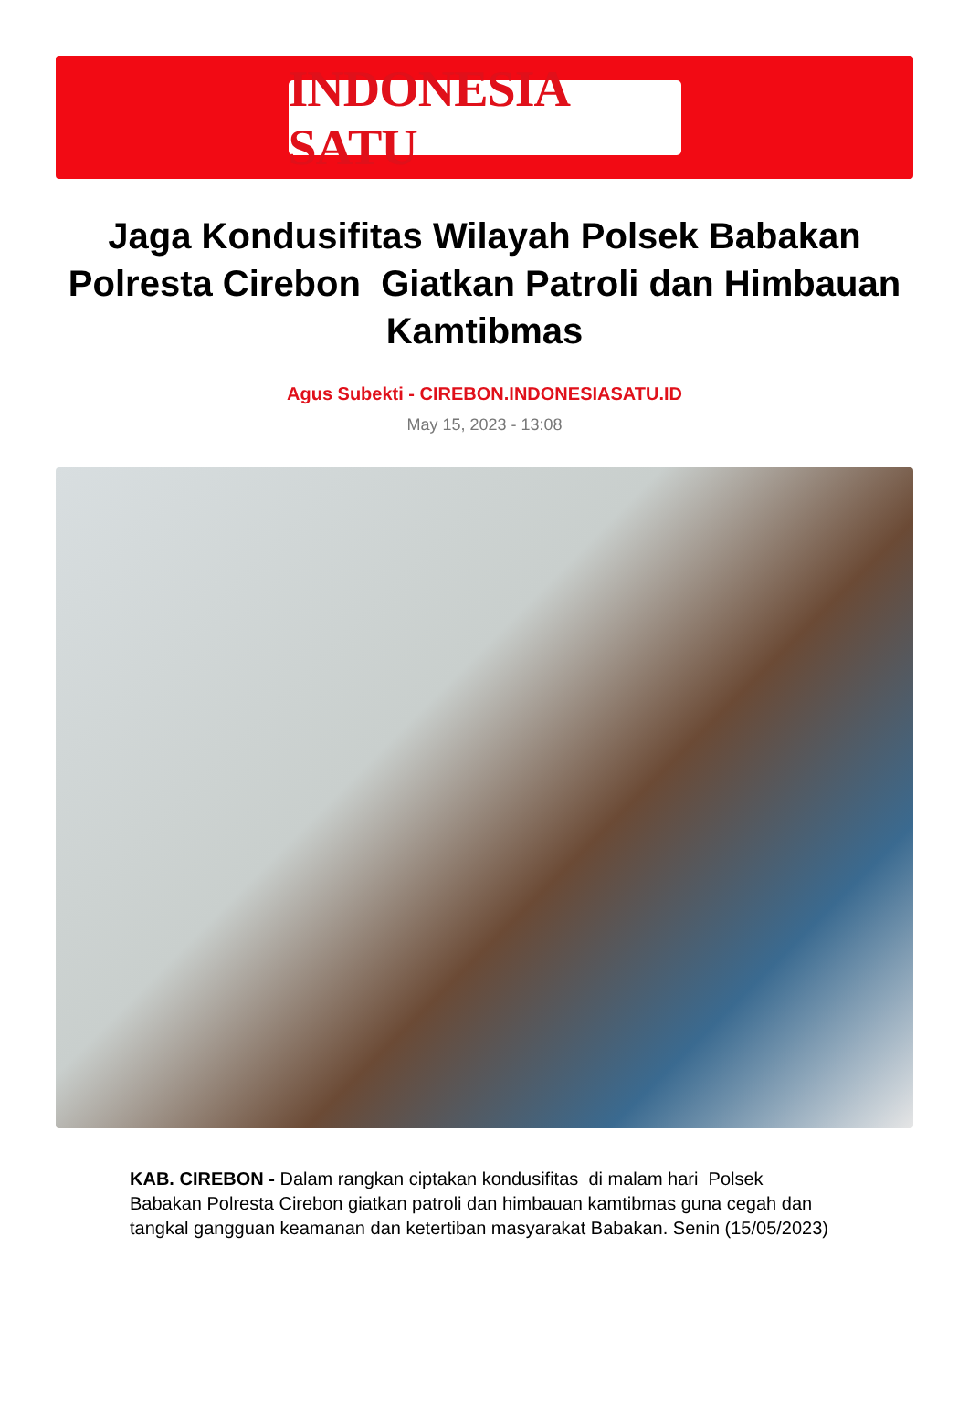INDONESIA SATU
Jaga Kondusifitas Wilayah Polsek Babakan Polresta Cirebon Giatkan Patroli dan Himbauan Kamtibmas
Agus Subekti - CIREBON.INDONESIASATU.ID
May 15, 2023 - 13:08
KAB. CIREBON - Dalam rangkan ciptakan kondusifitas di malam hari Polsek Babakan Polresta Cirebon giatkan patroli dan himbauan kamtibmas guna cegah dan tangkal gangguan keamanan dan ketertiban masyarakat Babakan. Senin (15/05/2023)